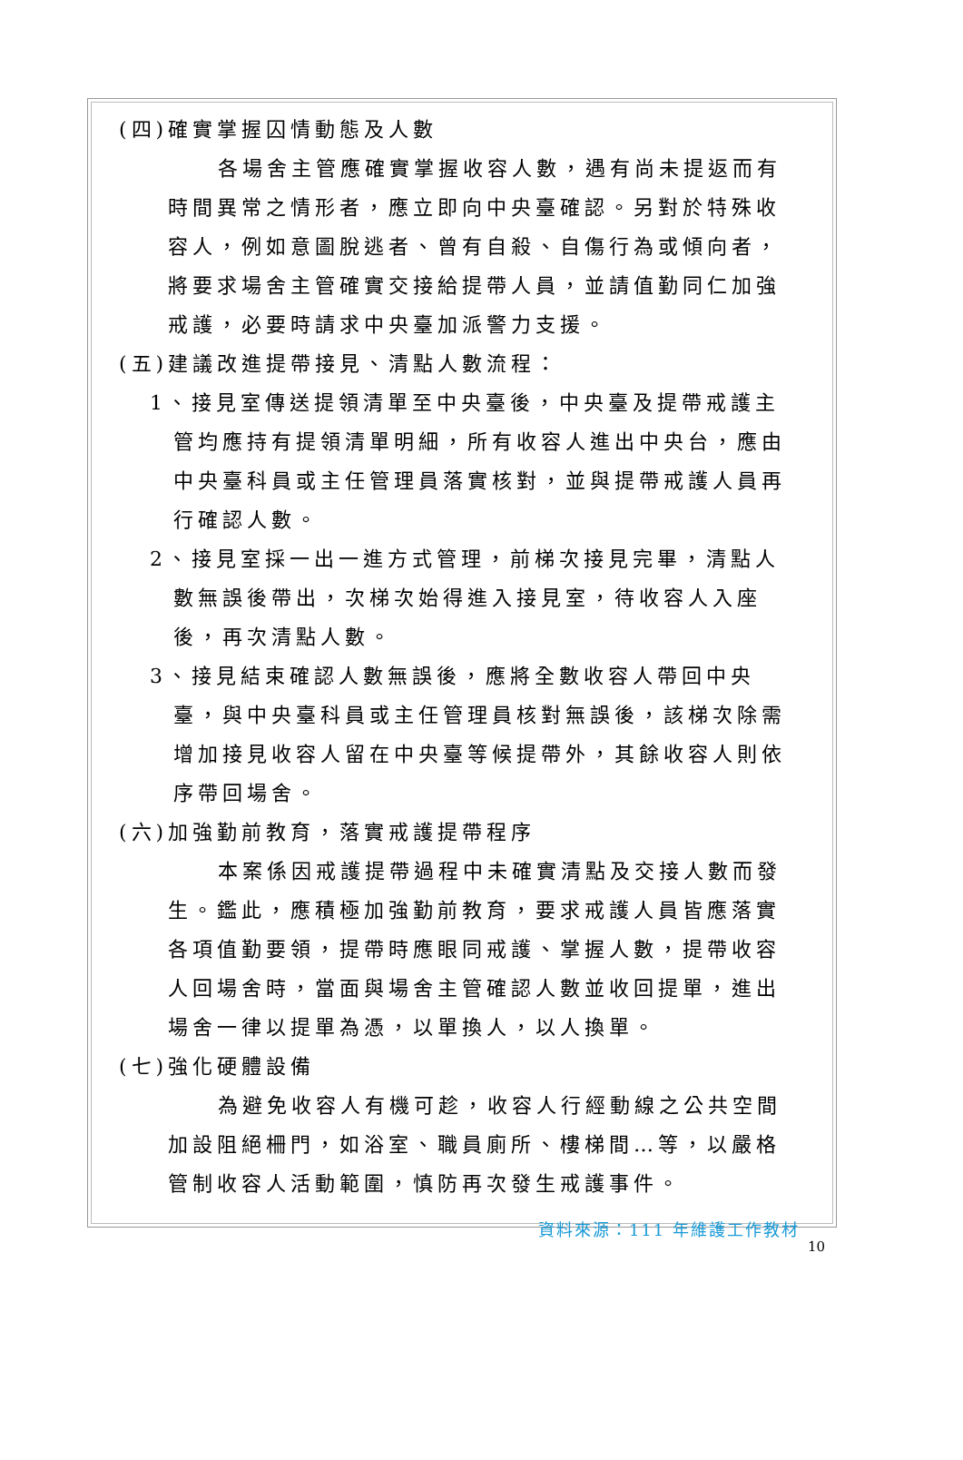(四)確實掌握囚情動態及人數
各場舍主管應確實掌握收容人數，遇有尚未提返而有時間異常之情形者，應立即向中央臺確認。另對於特殊收容人，例如意圖脫逃者、曾有自殺、自傷行為或傾向者，將要求場舍主管確實交接給提帶人員，並請值勤同仁加強戒護，必要時請求中央臺加派警力支援。
(五)建議改進提帶接見、清點人數流程：
1、接見室傳送提領清單至中央臺後，中央臺及提帶戒護主管均應持有提領清單明細，所有收容人進出中央台，應由中央臺科員或主任管理員落實核對，並與提帶戒護人員再行確認人數。
2、接見室採一出一進方式管理，前梯次接見完畢，清點人數無誤後帶出，次梯次始得進入接見室，待收容人入座後，再次清點人數。
3、接見結束確認人數無誤後，應將全數收容人帶回中央臺，與中央臺科員或主任管理員核對無誤後，該梯次除需增加接見收容人留在中央臺等候提帶外，其餘收容人則依序帶回場舍。
(六)加強勤前教育，落實戒護提帶程序
本案係因戒護提帶過程中未確實清點及交接人數而發生。鑑此，應積極加強勤前教育，要求戒護人員皆應落實各項值勤要領，提帶時應眼同戒護、掌握人數，提帶收容人回場舍時，當面與場舍主管確認人數並收回提單，進出場舍一律以提單為憑，以單換人，以人換單。
(七)強化硬體設備
為避免收容人有機可趁，收容人行經動線之公共空間加設阻絕柵門，如浴室、職員廁所、樓梯間…等，以嚴格管制收容人活動範圍，慎防再次發生戒護事件。
資料來源：111 年維護工作教材
10